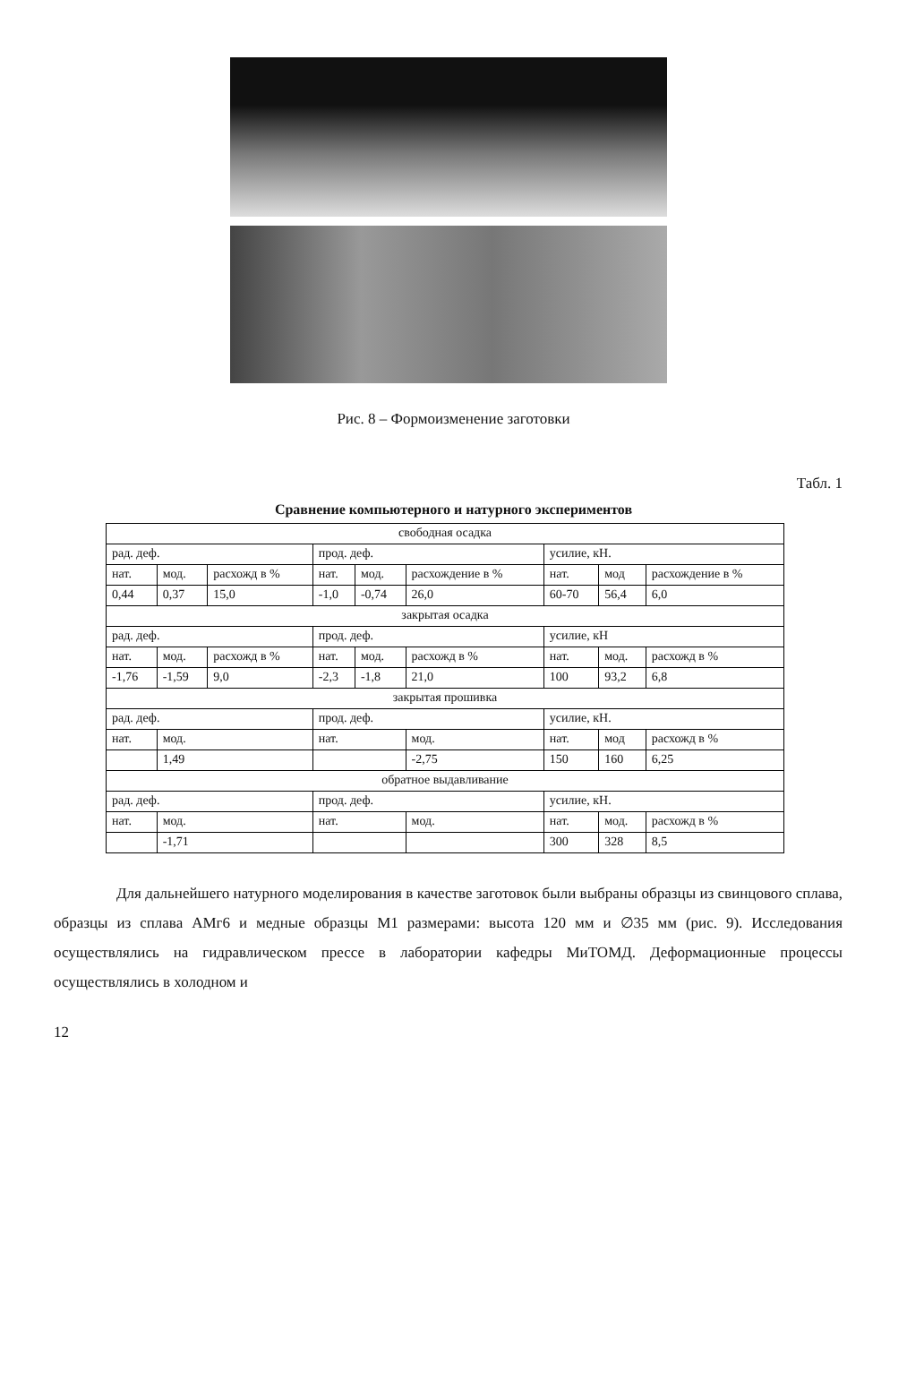Рис. 8 – Формоизменение заготовки
Табл. 1
Сравнение компьютерного и натурного экспериментов
| свободная осадка | | | | | | | | |
| --- | --- | --- | --- | --- | --- | --- | --- | --- |
| рад. деф. | | | прод. деф. | | | усилие, кН. | | |
| нат. | мод. | расхожд в % | нат. | мод. | расхождение в % | нат. | мод | расхождение в % |
| 0,44 | 0,37 | 15,0 | -1,0 | -0,74 | 26,0 | 60-70 | 56,4 | 6,0 |
| закрытая осадка | | | | | | | | |
| рад. деф. | | | прод. деф. | | | усилие, кН | | |
| нат. | мод. | расхожд в % | нат. | мод. | расхожд в % | нат. | мод. | расхожд в % |
| -1,76 | -1,59 | 9,0 | -2,3 | -1,8 | 21,0 | 100 | 93,2 | 6,8 |
| закрытая прошивка | | | | | | | | |
| рад. деф. | | | прод. деф. | | | усилие, кН. | | |
| нат. | мод. | | нат. | | мод. | нат. | мод | расхожд в % |
| | 1,49 | | | | -2,75 | 150 | 160 | 6,25 |
| обратное выдавливание | | | | | | | | |
| рад. деф. | | | прод. деф. | | | усилие, кН. | | |
| нат. | мод. | | нат. | | мод. | нат. | мод. | расхожд в % |
| | -1,71 | | | | | 300 | 328 | 8,5 |
Для дальнейшего натурного моделирования в качестве заготовок были выбраны образцы из свинцового сплава, образцы из сплава АМг6 и медные образцы М1 размерами: высота 120 мм и ∅35 мм (рис. 9). Исследования осуществлялись на гидравлическом прессе в лаборатории кафедры МиТОМД. Деформационные процессы осуществлялись в холодном и
12